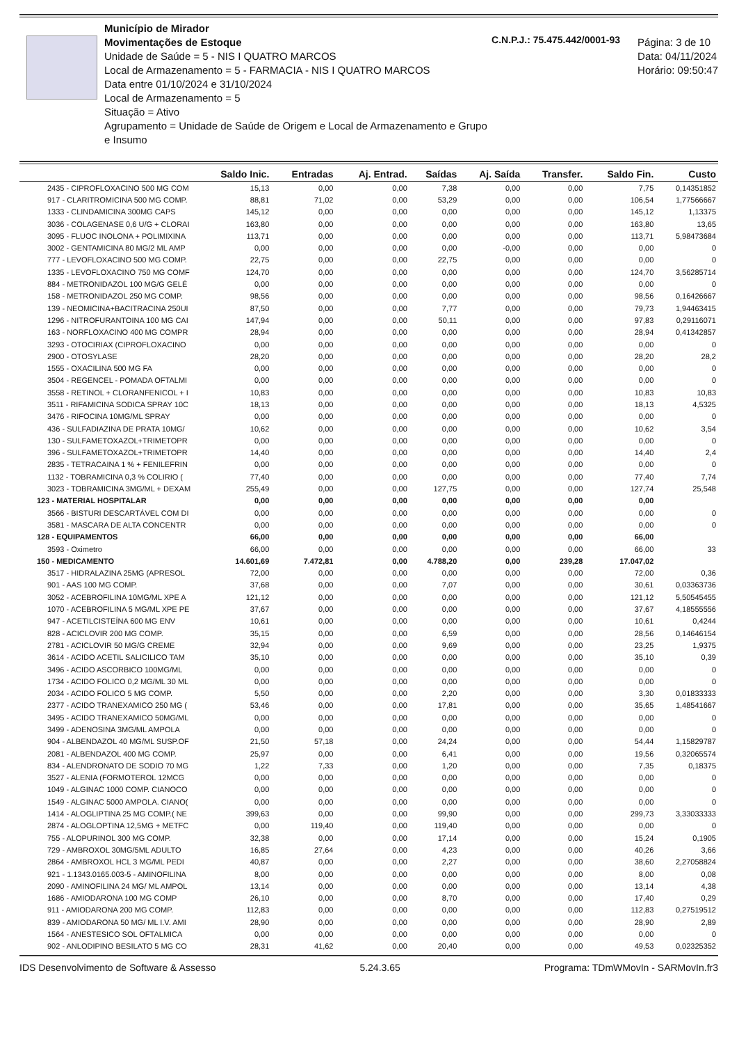Município de Mirador
Movimentações de Estoque
Unidade de Saúde = 5 - NIS I QUATRO MARCOS
Local de Armazenamento = 5 - FARMACIA - NIS I QUATRO MARCOS
Data entre 01/10/2024 e 31/10/2024
Local de Armazenamento = 5
Situação = Ativo
Agrupamento = Unidade de Saúde de Origem e Local de Armazenamento e Grupo e Insumo
C.N.P.J.: 75.475.442/0001-93
Página: 3 de 10
Data: 04/11/2024
Horário: 09:50:47
| | Saldo Inic. | Entradas | Aj. Entrad. | Saídas | Aj. Saída | Transfer. | Saldo Fin. | Custo |
| --- | --- | --- | --- | --- | --- | --- | --- | --- |
| 2435 - CIPROFLOXACINO 500 MG COM | 15,13 | 0,00 | 0,00 | 7,38 | 0,00 | 0,00 | 7,75 | 0,14351852 |
| 917 - CLARITROMICINA 500 MG COMP. | 88,81 | 71,02 | 0,00 | 53,29 | 0,00 | 0,00 | 106,54 | 1,77566667 |
| 1333 - CLINDAMICINA 300MG CAPS | 145,12 | 0,00 | 0,00 | 0,00 | 0,00 | 0,00 | 145,12 | 1,13375 |
| 3036 - COLAGENASE 0,6 U/G + CLORAI | 163,80 | 0,00 | 0,00 | 0,00 | 0,00 | 0,00 | 163,80 | 13,65 |
| 3095 - FLUOC INOLONA + POLIMIXINA | 113,71 | 0,00 | 0,00 | 0,00 | 0,00 | 0,00 | 113,71 | 5,98473684 |
| 3002 - GENTAMICINA 80 MG/2 ML AMP | 0,00 | 0,00 | 0,00 | 0,00 | -0,00 | 0,00 | 0,00 | 0 |
| 777 - LEVOFLOXACINO 500 MG COMP. | 22,75 | 0,00 | 0,00 | 22,75 | 0,00 | 0,00 | 0,00 | 0 |
| 1335 - LEVOFLOXACINO 750 MG COMF | 124,70 | 0,00 | 0,00 | 0,00 | 0,00 | 0,00 | 124,70 | 3,56285714 |
| 884 - METRONIDAZOL 100 MG/G GELÉ | 0,00 | 0,00 | 0,00 | 0,00 | 0,00 | 0,00 | 0,00 | 0 |
| 158 - METRONIDAZOL 250 MG COMP. | 98,56 | 0,00 | 0,00 | 0,00 | 0,00 | 0,00 | 98,56 | 0,16426667 |
| 139 - NEOMICINA+BACITRACINA 250UI | 87,50 | 0,00 | 0,00 | 7,77 | 0,00 | 0,00 | 79,73 | 1,94463415 |
| 1296 - NITROFURANTOINA 100 MG CAI | 147,94 | 0,00 | 0,00 | 50,11 | 0,00 | 0,00 | 97,83 | 0,29116071 |
| 163 - NORFLOXACINO 400 MG COMPR | 28,94 | 0,00 | 0,00 | 0,00 | 0,00 | 0,00 | 28,94 | 0,41342857 |
| 3293 - OTOCIRIAX (CIPROFLOXACINO | 0,00 | 0,00 | 0,00 | 0,00 | 0,00 | 0,00 | 0,00 | 0 |
| 2900 - OTOSYLASE | 28,20 | 0,00 | 0,00 | 0,00 | 0,00 | 0,00 | 28,20 | 28,2 |
| 1555 - OXACILINA 500 MG FA | 0,00 | 0,00 | 0,00 | 0,00 | 0,00 | 0,00 | 0,00 | 0 |
| 3504 - REGENCEL - POMADA OFTALMI | 0,00 | 0,00 | 0,00 | 0,00 | 0,00 | 0,00 | 0,00 | 0 |
| 3558 - RETINOL + CLORANFENICOL + I | 10,83 | 0,00 | 0,00 | 0,00 | 0,00 | 0,00 | 10,83 | 10,83 |
| 3511 - RIFAMICINA SODICA SPRAY 10C | 18,13 | 0,00 | 0,00 | 0,00 | 0,00 | 0,00 | 18,13 | 4,5325 |
| 3476 - RIFOCINA 10MG/ML SPRAY | 0,00 | 0,00 | 0,00 | 0,00 | 0,00 | 0,00 | 0,00 | 0 |
| 436 - SULFADIAZINA DE PRATA 10MG/ | 10,62 | 0,00 | 0,00 | 0,00 | 0,00 | 0,00 | 10,62 | 3,54 |
| 130 - SULFAMETOXAZOL+TRIMETOPR | 0,00 | 0,00 | 0,00 | 0,00 | 0,00 | 0,00 | 0,00 | 0 |
| 396 - SULFAMETOXAZOL+TRIMETOPR | 14,40 | 0,00 | 0,00 | 0,00 | 0,00 | 0,00 | 14,40 | 2,4 |
| 2835 - TETRACAINA 1 % + FENILEFRIN | 0,00 | 0,00 | 0,00 | 0,00 | 0,00 | 0,00 | 0,00 | 0 |
| 1132 - TOBRAMICINA 0,3 % COLIRIO ( | 77,40 | 0,00 | 0,00 | 0,00 | 0,00 | 0,00 | 77,40 | 7,74 |
| 3023 - TOBRAMICINA 3MG/ML + DEXAM | 255,49 | 0,00 | 0,00 | 127,75 | 0,00 | 0,00 | 127,74 | 25,548 |
| 123 - MATERIAL HOSPITALAR | 0,00 | 0,00 | 0,00 | 0,00 | 0,00 | 0,00 | 0,00 | |
| 3566 - BISTURI DESCARTÁVEL COM DI | 0,00 | 0,00 | 0,00 | 0,00 | 0,00 | 0,00 | 0,00 | 0 |
| 3581 - MASCARA DE ALTA CONCENTR | 0,00 | 0,00 | 0,00 | 0,00 | 0,00 | 0,00 | 0,00 | 0 |
| 128 - EQUIPAMENTOS | 66,00 | 0,00 | 0,00 | 0,00 | 0,00 | 0,00 | 66,00 | |
| 3593 - Oximetro | 66,00 | 0,00 | 0,00 | 0,00 | 0,00 | 0,00 | 66,00 | 33 |
| 150 - MEDICAMENTO | 14.601,69 | 7.472,81 | 0,00 | 4.788,20 | 0,00 | 239,28 | 17.047,02 | |
| 3517 - HIDRALAZINA 25MG (APRESOL | 72,00 | 0,00 | 0,00 | 0,00 | 0,00 | 0,00 | 72,00 | 0,36 |
| 901 - AAS 100 MG COMP. | 37,68 | 0,00 | 0,00 | 7,07 | 0,00 | 0,00 | 30,61 | 0,03363736 |
| 3052 - ACEBROFILINA 10MG/ML XPE A | 121,12 | 0,00 | 0,00 | 0,00 | 0,00 | 0,00 | 121,12 | 5,50545455 |
| 1070 - ACEBROFILINA 5 MG/ML XPE PE | 37,67 | 0,00 | 0,00 | 0,00 | 0,00 | 0,00 | 37,67 | 4,18555556 |
| 947 - ACETILCISTEÍNA 600 MG ENV | 10,61 | 0,00 | 0,00 | 0,00 | 0,00 | 0,00 | 10,61 | 0,4244 |
| 828 - ACICLOVIR 200 MG COMP. | 35,15 | 0,00 | 0,00 | 6,59 | 0,00 | 0,00 | 28,56 | 0,14646154 |
| 2781 - ACICLOVIR 50 MG/G CREME | 32,94 | 0,00 | 0,00 | 9,69 | 0,00 | 0,00 | 23,25 | 1,9375 |
| 3614 - ACIDO ACETIL SALICILICO TAM | 35,10 | 0,00 | 0,00 | 0,00 | 0,00 | 0,00 | 35,10 | 0,39 |
| 3496 - ACIDO ASCORBICO 100MG/ML | 0,00 | 0,00 | 0,00 | 0,00 | 0,00 | 0,00 | 0,00 | 0 |
| 1734 - ACIDO FOLICO 0,2 MG/ML 30 ML | 0,00 | 0,00 | 0,00 | 0,00 | 0,00 | 0,00 | 0,00 | 0 |
| 2034 - ACIDO FOLICO 5 MG COMP. | 5,50 | 0,00 | 0,00 | 2,20 | 0,00 | 0,00 | 3,30 | 0,01833333 |
| 2377 - ACIDO TRANEXAMICO 250 MG ( | 53,46 | 0,00 | 0,00 | 17,81 | 0,00 | 0,00 | 35,65 | 1,48541667 |
| 3495 - ACIDO TRANEXAMICO 50MG/ML | 0,00 | 0,00 | 0,00 | 0,00 | 0,00 | 0,00 | 0,00 | 0 |
| 3499 - ADENOSINA 3MG/ML AMPOLA | 0,00 | 0,00 | 0,00 | 0,00 | 0,00 | 0,00 | 0,00 | 0 |
| 904 - ALBENDAZOL 40 MG/ML SUSP.OF | 21,50 | 57,18 | 0,00 | 24,24 | 0,00 | 0,00 | 54,44 | 1,15829787 |
| 2081 - ALBENDAZOL 400 MG COMP. | 25,97 | 0,00 | 0,00 | 6,41 | 0,00 | 0,00 | 19,56 | 0,32065574 |
| 834 - ALENDRONATO DE SODIO 70 MG | 1,22 | 7,33 | 0,00 | 1,20 | 0,00 | 0,00 | 7,35 | 0,18375 |
| 3527 - ALENIA (FORMOTEROL 12MCG | 0,00 | 0,00 | 0,00 | 0,00 | 0,00 | 0,00 | 0,00 | 0 |
| 1049 - ALGINAC 1000 COMP. CIANOCO | 0,00 | 0,00 | 0,00 | 0,00 | 0,00 | 0,00 | 0,00 | 0 |
| 1549 - ALGINAC 5000 AMPOLA. CIANO( | 0,00 | 0,00 | 0,00 | 0,00 | 0,00 | 0,00 | 0,00 | 0 |
| 1414 - ALOGLIPTINA 25 MG COMP.( NE | 399,63 | 0,00 | 0,00 | 99,90 | 0,00 | 0,00 | 299,73 | 3,33033333 |
| 2874 - ALOGLOPTINA 12,5MG + METFC | 0,00 | 119,40 | 0,00 | 119,40 | 0,00 | 0,00 | 0,00 | 0 |
| 755 - ALOPURINOL 300 MG COMP. | 32,38 | 0,00 | 0,00 | 17,14 | 0,00 | 0,00 | 15,24 | 0,1905 |
| 729 - AMBROXOL 30MG/5ML ADULTO | 16,85 | 27,64 | 0,00 | 4,23 | 0,00 | 0,00 | 40,26 | 3,66 |
| 2864 - AMBROXOL HCL 3 MG/ML PEDI | 40,87 | 0,00 | 0,00 | 2,27 | 0,00 | 0,00 | 38,60 | 2,27058824 |
| 921 - 1.1343.0165.003-5 - AMINOFILINA | 8,00 | 0,00 | 0,00 | 0,00 | 0,00 | 0,00 | 8,00 | 0,08 |
| 2090 - AMINOFILINA 24 MG/ ML AMPOL | 13,14 | 0,00 | 0,00 | 0,00 | 0,00 | 0,00 | 13,14 | 4,38 |
| 1686 - AMIODARONA 100 MG COMP | 26,10 | 0,00 | 0,00 | 8,70 | 0,00 | 0,00 | 17,40 | 0,29 |
| 911 - AMIODARONA 200 MG COMP. | 112,83 | 0,00 | 0,00 | 0,00 | 0,00 | 0,00 | 112,83 | 0,27519512 |
| 839 - AMIODARONA 50 MG/ ML I.V. AMI | 28,90 | 0,00 | 0,00 | 0,00 | 0,00 | 0,00 | 28,90 | 2,89 |
| 1564 - ANESTESICO SOL OFTALMICA | 0,00 | 0,00 | 0,00 | 0,00 | 0,00 | 0,00 | 0,00 | 0 |
| 902 - ANLODIPINO BESILATO 5 MG CO | 28,31 | 41,62 | 0,00 | 20,40 | 0,00 | 0,00 | 49,53 | 0,02325352 |
IDS Desenvolvimento de Software & Assesso 5.24.3.65 Programa: TDmWMovIn - SARMovIn.fr3